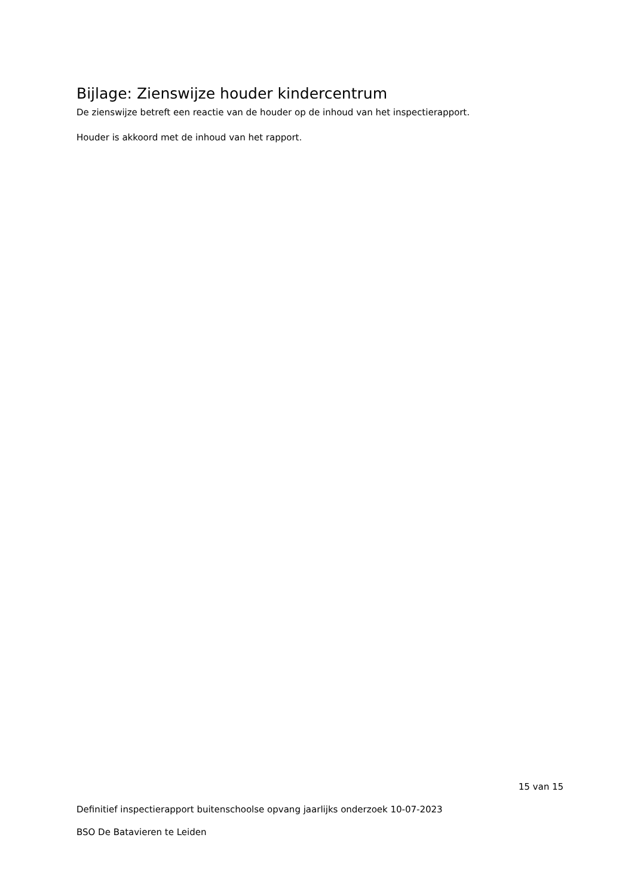Bijlage: Zienswijze houder kindercentrum
De zienswijze betreft een reactie van de houder op de inhoud van het inspectierapport.
Houder is akkoord met de inhoud van het rapport.
15 van 15
Definitief inspectierapport buitenschoolse opvang jaarlijks onderzoek 10-07-2023
BSO De Batavieren te Leiden